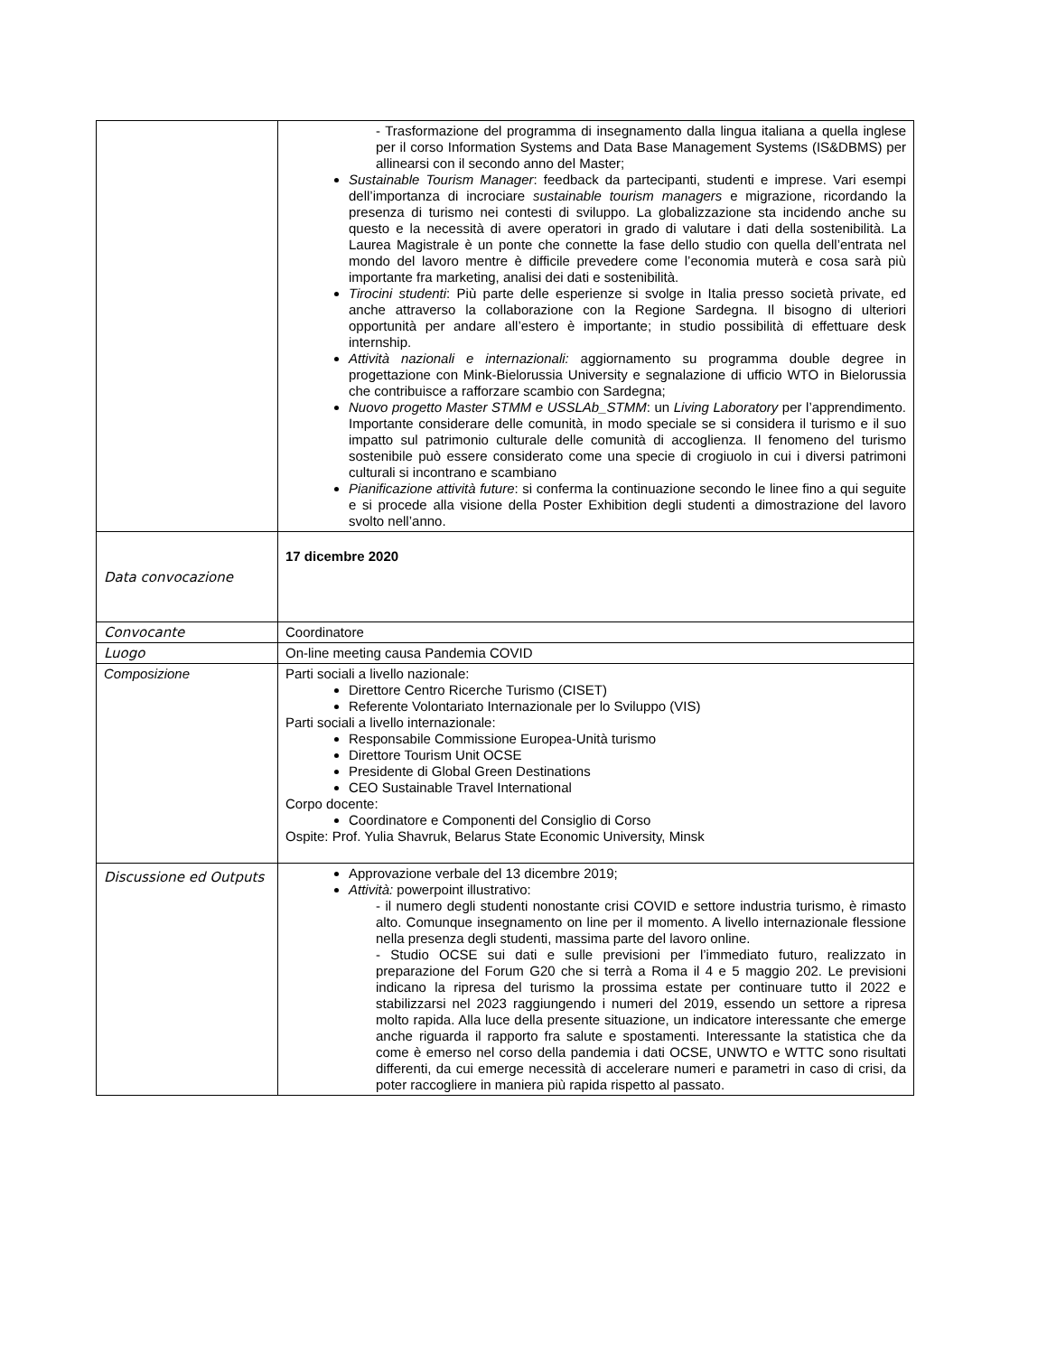| | - Trasformazione del programma di insegnamento dalla lingua italiana a quella inglese per il corso Information Systems and Data Base Management Systems (IS&DBMS) per allinearsi con il secondo anno del Master; Sustainable Tourism Manager : feedback da partecipanti, studenti e imprese. Vari esempi dell’importanza di incrociare sustainable tourism managers e migrazione, ricordando la presenza di turismo nei contesti di sviluppo. La globalizzazione sta incidendo anche su questo e la necessità di avere operatori in grado di valutare i dati della sostenibilità. La Laurea Magistrale è un ponte che connette la fase dello studio con quella dell’entrata nel mondo del lavoro mentre è difficile prevedere come l’economia muterà e cosa sarà più importante fra marketing, analisi dei dati e sostenibilità. Tirocini studenti : Più parte delle esperienze si svolge in Italia presso società private, ed anche attraverso la collaborazione con la Regione Sardegna. Il bisogno di ulteriori opportunità per andare all’estero è importante; in studio possibilità di effettuare desk internship. Attività nazionali e internazionali: aggiornamento su programma double degree in progettazione con Mink-Bielorussia University e segnalazione di ufficio WTO in Bielorussia che contribuisce a rafforzare scambio con Sardegna; Nuovo progetto Master STMM e USSLAb_STMM : un Living Laboratory per l’apprendimento. Importante considerare delle comunità, in modo speciale se si considera il turismo e il suo impatto sul patrimonio culturale delle comunità di accoglienza. Il fenomeno del turismo sostenibile può essere considerato come una specie di crogiuolo in cui i diversi patrimoni culturali si incontrano e scambiano Pianificazione attività future : si conferma la continuazione secondo le linee fino a qui seguite e si procede alla visione della Poster Exhibition degli studenti a dimostrazione del lavoro svolto nell’anno. |
| Data convocazione | 17 dicembre 2020 |
| Convocante | Coordinatore |
| Luogo | On-line meeting causa Pandemia COVID |
| Composizione | Parti sociali a livello nazionale: Direttore Centro Ricerche Turismo (CISET) Referente Volontariato Internazionale per lo Sviluppo (VIS) Parti sociali a livello internazionale: Responsabile Commissione Europea-Unità turismo Direttore Tourism Unit OCSE Presidente di Global Green Destinations CEO Sustainable Travel International Corpo docente: Coordinatore e Componenti del Consiglio di Corso Ospite: Prof. Yulia Shavruk, Belarus State Economic University, Minsk |
| Discussione ed Outputs | Approvazione verbale del 13 dicembre 2019; Attività: powerpoint illustrativo: - il numero degli studenti nonostante crisi COVID e settore industria turismo, è rimasto alto. Comunque insegnamento on line per il momento. A livello internazionale flessione nella presenza degli studenti, massima parte del lavoro online. - Studio OCSE sui dati e sulle previsioni per l’immediato futuro, realizzato in preparazione del Forum G20 che si terrà a Roma il 4 e 5 maggio 202. Le previsioni indicano la ripresa del turismo la prossima estate per continuare tutto il 2022 e stabilizzarsi nel 2023 raggiungendo i numeri del 2019, essendo un settore a ripresa molto rapida. Alla luce della presente situazione, un indicatore interessante che emerge anche riguarda il rapporto fra salute e spostamenti. Interessante la statistica che da come è emerso nel corso della pandemia i dati OCSE, UNWTO e WTTC sono risultati differenti, da cui emerge necessità di accelerare numeri e parametri in caso di crisi, da poter raccogliere in maniera più rapida rispetto al passato. |